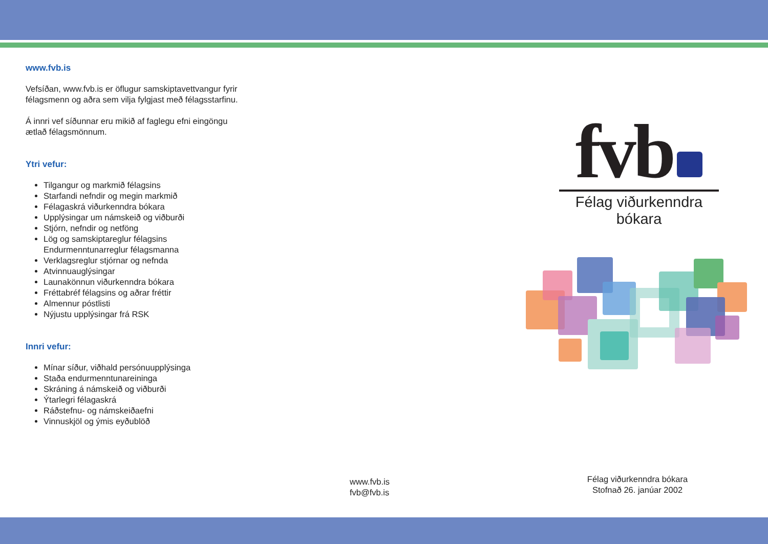www.fvb.is
Vefsíðan, www.fvb.is er öflugur samskiptavettvangur fyrir félagsmenn og aðra sem vilja fylgjast með félagsstarfinu.
Á innri vef síðunnar eru mikið af faglegu efni eingöngu ætlað félagsmönnum.
Ytri vefur:
Tilgangur og markmið félagsins
Starfandi nefndir og megin markmið
Félagaskrá viðurkenndra bókara
Upplýsingar um námskeið og viðburði
Stjórn, nefndir og netföng
Lög og samskiptareglur félagsins
Endurmenntunarreglur félagsmanna
Verklagsreglur stjórnar og nefnda
Atvinnuauglýsingar
Launakönnun viðurkenndra bókara
Fréttabréf félagsins og aðrar fréttir
Almennur póstlisti
Nýjustu upplýsingar frá RSK
Innri vefur:
Mínar síður, viðhald persónuupplýsinga
Staða endurmenntunareininga
Skráning á námskeið og viðburði
Ýtarlegri félagaskrá
Ráðstefnu- og námskeiðaefni
Vinnuskjöl og ýmis eyðublöð
fvb
Félag viðurkenndra bókara
www.fvb.is
fvb@fvb.is
Félag viðurkenndra bókara
Stofnað 26. janúar 2002